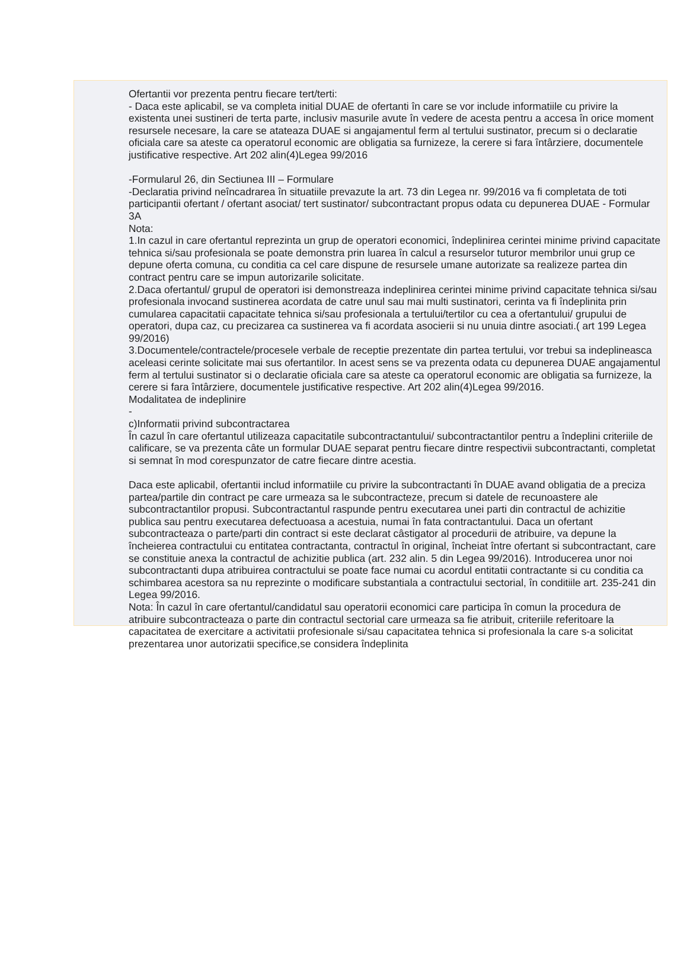Ofertantii vor prezenta pentru fiecare tert/terti:
- Daca este aplicabil, se va completa initial DUAE de ofertanti în care se vor include informatiile cu privire la existenta unei sustineri de terta parte, inclusiv masurile avute în vedere de acesta pentru a accesa în orice moment resursele necesare, la care se atateaza DUAE si angajamentul ferm al tertului sustinator, precum si o declaratie oficiala care sa ateste ca operatorul economic are obligatia sa furnizeze, la cerere si fara întârziere, documentele justificative respective. Art 202 alin(4)Legea 99/2016
-Formularul 26, din Sectiunea III – Formulare
-Declaratia privind neîncadrarea în situatiile prevazute la art. 73 din Legea nr. 99/2016 va fi completata de toti participantii ofertant / ofertant asociat/ tert sustinator/ subcontractant propus odata cu depunerea DUAE - Formular 3A
Nota:
1.In cazul in care ofertantul reprezinta un grup de operatori economici, îndeplinirea cerintei minime privind capacitate tehnica si/sau profesionala se poate demonstra prin luarea în calcul a resurselor tuturor membrilor unui grup ce depune oferta comuna, cu conditia ca cel care dispune de resursele umane autorizate sa realizeze partea din contract pentru care se impun autorizarile solicitate.
2.Daca ofertantul/ grupul de operatori isi demonstreaza indeplinirea cerintei minime privind capacitate tehnica si/sau profesionala invocand sustinerea acordata de catre unul sau mai multi sustinatori, cerinta va fi îndeplinita prin cumularea capacitatii capacitate tehnica si/sau profesionala a tertului/tertilor cu cea a ofertantului/ grupului de operatori, dupa caz, cu precizarea ca sustinerea va fi acordata asocierii si nu unuia dintre asociati.( art 199 Legea 99/2016)
3.Documentele/contractele/procesele verbale de receptie prezentate din partea tertului, vor trebui sa indeplineasca aceleasi cerinte solicitate mai sus ofertantilor. In acest sens se va prezenta odata cu depunerea DUAE angajamentul ferm al tertului sustinator si o declaratie oficiala care sa ateste ca operatorul economic are obligatia sa furnizeze, la cerere si fara întârziere, documentele justificative respective. Art 202 alin(4)Legea 99/2016.
Modalitatea de indeplinire
-
c)Informatii privind subcontractarea
În cazul în care ofertantul utilizeaza capacitatile subcontractantului/ subcontractantilor pentru a îndeplini criteriile de calificare, se va prezenta câte un formular DUAE separat pentru fiecare dintre respectivii subcontractanti, completat si semnat în mod corespunzator de catre fiecare dintre acestia.
Daca este aplicabil, ofertantii includ informatiile cu privire la subcontractanti în DUAE avand obligatia de a preciza partea/partile din contract pe care urmeaza sa le subcontracteze, precum si datele de recunoastere ale subcontractantilor propusi. Subcontractantul raspunde pentru executarea unei parti din contractul de achizitie publica sau pentru executarea defectuoasa a acestuia, numai în fata contractantului. Daca un ofertant subcontracteaza o parte/parti din contract si este declarat câstigator al procedurii de atribuire, va depune la încheierea contractului cu entitatea contractanta, contractul în original, încheiat între ofertant si subcontractant, care se constituie anexa la contractul de achizitie publica (art. 232 alin. 5 din Legea 99/2016). Introducerea unor noi subcontractanti dupa atribuirea contractului se poate face numai cu acordul entitatii contractante si cu conditia ca schimbarea acestora sa nu reprezinte o modificare substantiala a contractului sectorial, în conditiile art. 235-241 din Legea 99/2016.
Nota: În cazul în care ofertantul/candidatul sau operatorii economici care participa în comun la procedura de atribuire subcontracteaza o parte din contractul sectorial care urmeaza sa fie atribuit, criteriile referitoare la capacitatea de exercitare a activitatii profesionale si/sau capacitatea tehnica si profesionala la care s-a solicitat prezentarea unor autorizatii specifice,se considera îndeplinita